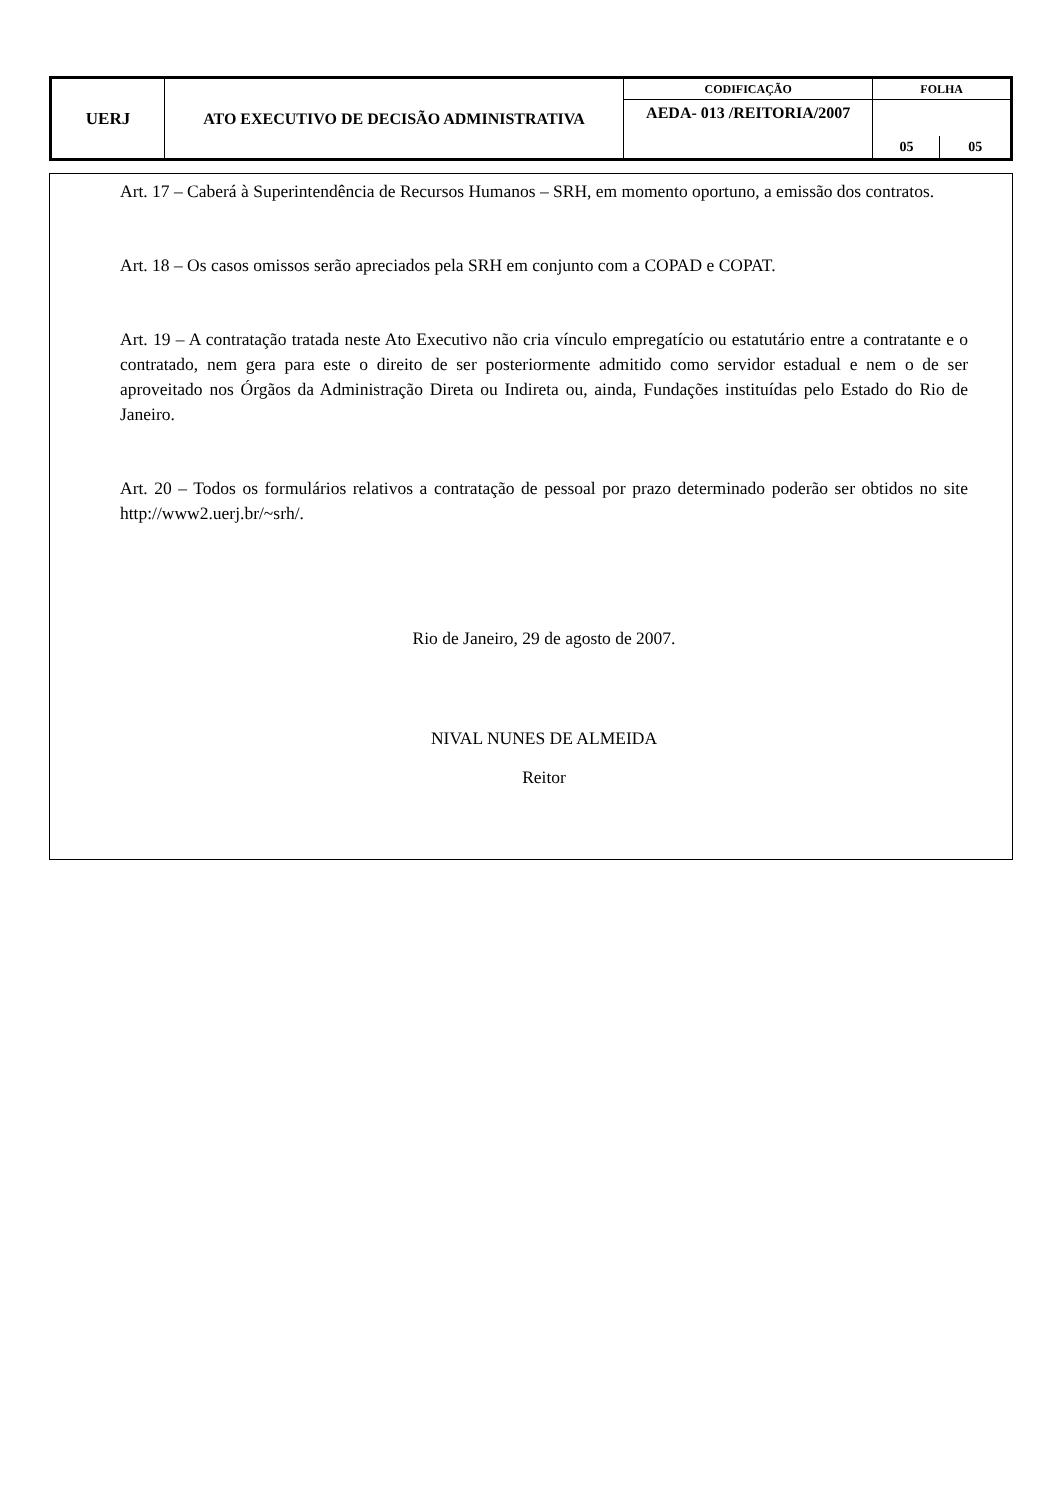| UERJ | ATO EXECUTIVO DE DECISÃO ADMINISTRATIVA | CODIFICAÇÃO | FOLHA | |
| | | AEDA- 013 /REITORIA/2007 | | |
| | | | 05 | 05 |
Art. 17 – Caberá à Superintendência de Recursos Humanos – SRH, em momento oportuno, a emissão dos contratos.
Art. 18 – Os casos omissos serão apreciados pela SRH em conjunto com a COPAD e COPAT.
Art. 19 – A contratação tratada neste Ato Executivo não cria vínculo empregatício ou estatutário entre a contratante e o contratado, nem gera para este o direito de ser posteriormente admitido como servidor estadual e nem o de ser aproveitado nos Órgãos da Administração Direta ou Indireta ou, ainda, Fundações instituídas pelo Estado do Rio de Janeiro.
Art. 20 – Todos os formulários relativos a contratação de pessoal por prazo determinado poderão ser obtidos no site http://www2.uerj.br/~srh/.
Rio de Janeiro, 29 de agosto de 2007.
NIVAL NUNES DE ALMEIDA
Reitor